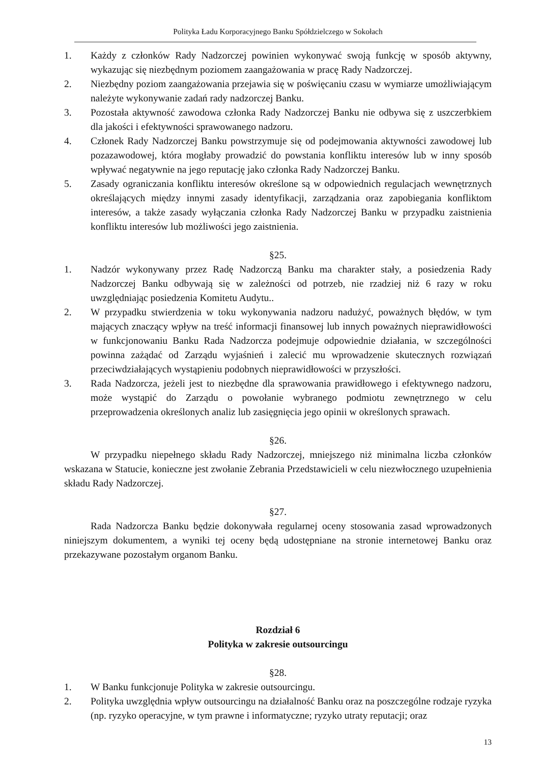Polityka Ładu Korporacyjnego Banku Spółdzielczego w Sokołach
1. Każdy z członków Rady Nadzorczej powinien wykonywać swoją funkcję w sposób aktywny, wykazując się niezbędnym poziomem zaangażowania w pracę Rady Nadzorczej.
2. Niezbędny poziom zaangażowania przejawia się w poświęcaniu czasu w wymiarze umożliwiającym należyte wykonywanie zadań rady nadzorczej Banku.
3. Pozostała aktywność zawodowa członka Rady Nadzorczej Banku nie odbywa się z uszczerbkiem dla jakości i efektywności sprawowanego nadzoru.
4. Członek Rady Nadzorczej Banku powstrzymuje się od podejmowania aktywności zawodowej lub pozazawodowej, która mogłaby prowadzić do powstania konfliktu interesów lub w inny sposób wpływać negatywnie na jego reputację jako członka Rady Nadzorczej Banku.
5. Zasady ograniczania konfliktu interesów określone są w odpowiednich regulacjach wewnętrznych określających między innymi zasady identyfikacji, zarządzania oraz zapobiegania konfliktom interesów, a także zasady wyłączania członka Rady Nadzorczej Banku w przypadku zaistnienia konfliktu interesów lub możliwości jego zaistnienia.
§25.
1. Nadzór wykonywany przez Radę Nadzorczą Banku ma charakter stały, a posiedzenia Rady Nadzorczej Banku odbywają się w zależności od potrzeb, nie rzadziej niż 6 razy w roku uwzględniając posiedzenia Komitetu Audytu..
2. W przypadku stwierdzenia w toku wykonywania nadzoru nadużyć, poważnych błędów, w tym mających znaczący wpływ na treść informacji finansowej lub innych poważnych nieprawidłowości w funkcjonowaniu Banku Rada Nadzorcza podejmuje odpowiednie działania, w szczególności powinna zażądać od Zarządu wyjaśnień i zalecić mu wprowadzenie skutecznych rozwiązań przeciwdziałających wystąpieniu podobnych nieprawidłowości w przyszłości.
3. Rada Nadzorcza, jeżeli jest to niezbędne dla sprawowania prawidłowego i efektywnego nadzoru, może wystąpić do Zarządu o powołanie wybranego podmiotu zewnętrznego w celu przeprowadzenia określonych analiz lub zasięgnięcia jego opinii w określonych sprawach.
§26.
W przypadku niepełnego składu Rady Nadzorczej, mniejszego niż minimalna liczba członków wskazana w Statucie, konieczne jest zwołanie Zebrania Przedstawicieli w celu niezwłocznego uzupełnienia składu Rady Nadzorczej.
§27.
Rada Nadzorcza Banku będzie dokonywała regularnej oceny stosowania zasad wprowadzonych niniejszym dokumentem, a wyniki tej oceny będą udostępniane na stronie internetowej Banku oraz przekazywane pozostałym organom Banku.
Rozdział 6
Polityka w zakresie outsourcingu
§28.
1. W Banku funkcjonuje Polityka w zakresie outsourcingu.
2. Polityka uwzględnia wpływ outsourcingu na działalność Banku oraz na poszczególne rodzaje ryzyka (np. ryzyko operacyjne, w tym prawne i informatyczne; ryzyko utraty reputacji; oraz
13